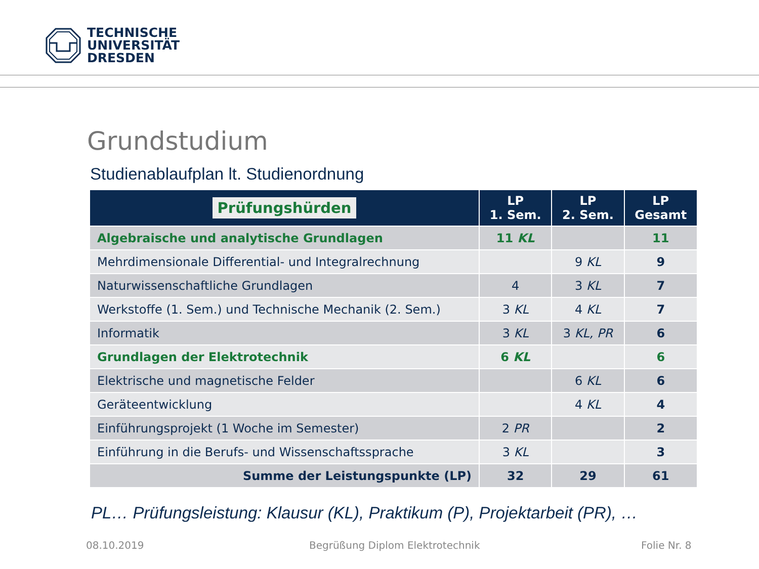TECHNISCHE
UNIVERSITÄT
DRESDEN
Grundstudium
Studienablaufplan lt. Studienordnung
| Prüfungshürden | LP 1. Sem. | LP 2. Sem. | LP Gesamt |
| --- | --- | --- | --- |
| Algebraische und analytische Grundlagen | 11 KL | | 11 |
| Mehrdimensionale Differential- und Integralrechnung | | 9 KL | 9 |
| Naturwissenschaftliche Grundlagen | 4 | 3 KL | 7 |
| Werkstoffe (1. Sem.) und Technische Mechanik (2. Sem.) | 3 KL | 4 KL | 7 |
| Informatik | 3 KL | 3 KL, PR | 6 |
| Grundlagen der Elektrotechnik | 6 KL | | 6 |
| Elektrische und magnetische Felder | | 6 KL | 6 |
| Geräteentwicklung | | 4 KL | 4 |
| Einführungsprojekt (1 Woche im Semester) | 2 PR | | 2 |
| Einführung in die Berufs- und Wissenschaftssprache | 3 KL | | 3 |
| Summe der Leistungspunkte (LP) | 32 | 29 | 61 |
PL… Prüfungsleistung: Klausur (KL), Praktikum (P), Projektarbeit (PR), …
08.10.2019
Begrüßung Diplom Elektrotechnik
Folie Nr. 8